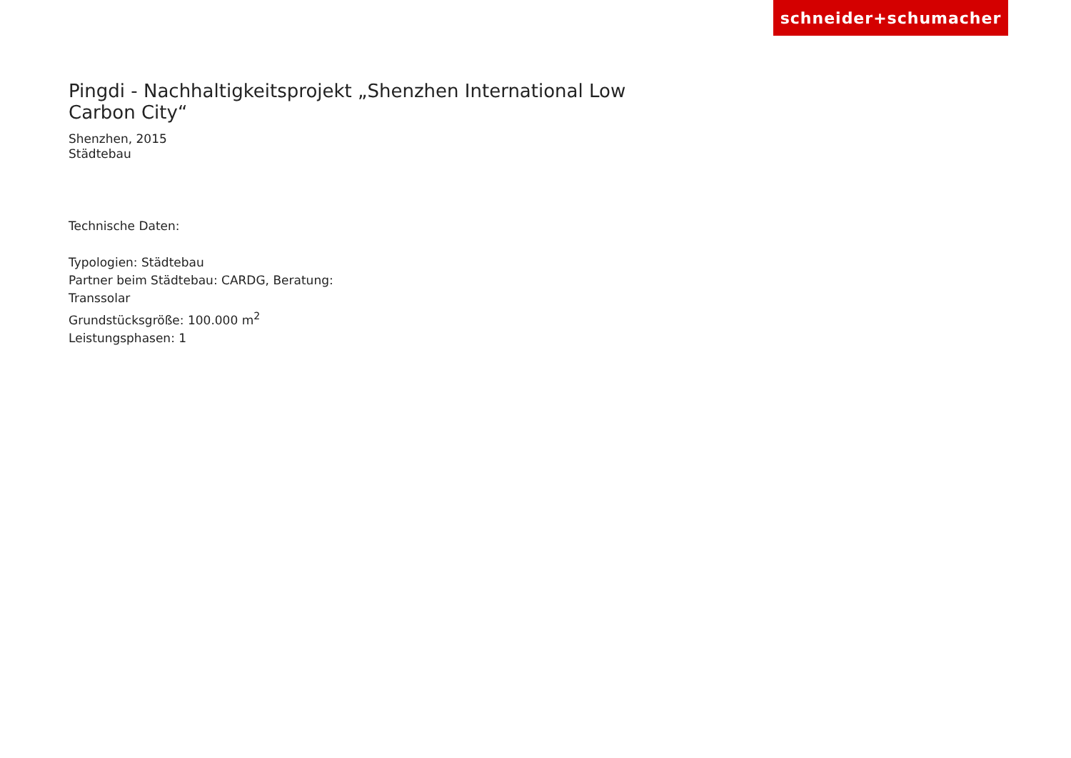schneider+schumacher
Pingdi - Nachhaltigkeitsprojekt „Shenzhen International Low Carbon City“
Shenzhen, 2015
Städtebau
Technische Daten:
Typologien: Städtebau
Partner beim Städtebau: CARDG, Beratung:
Transsolar
Grundstücksgröße: 100.000 m<sup>2</sup>
Leistungsphasen: 1